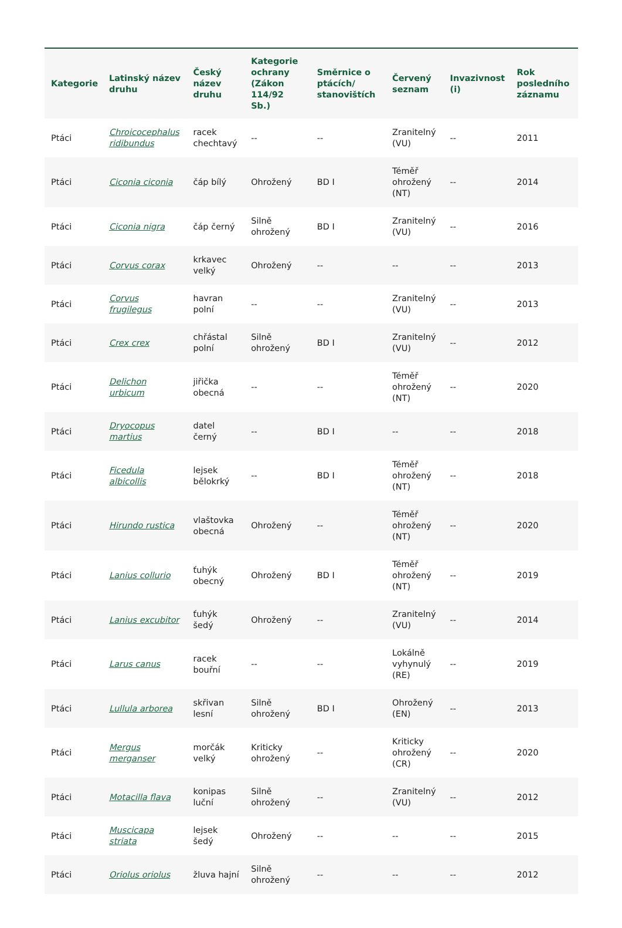| Kategorie | Latinský název druhu | Český název druhu | Kategorie ochrany (Zákon 114/92 Sb.) | Směrnice o ptácích/ stanovištích | Červený seznam | Invazivnost (i) | Rok posledního záznamu |
| --- | --- | --- | --- | --- | --- | --- | --- |
| Ptáci | Chroicocephalus ridibundus | racek chechtavý | -- | -- | Zranitelný (VU) | -- | 2011 |
| Ptáci | Ciconia ciconia | čáp bílý | Ohrožený | BD I | Téměř ohrožený (NT) | -- | 2014 |
| Ptáci | Ciconia nigra | čáp černý | Silně ohrožený | BD I | Zranitelný (VU) | -- | 2016 |
| Ptáci | Corvus corax | krkavec velký | Ohrožený | -- | -- | -- | 2013 |
| Ptáci | Corvus frugilegus | havran polní | -- | -- | Zranitelný (VU) | -- | 2013 |
| Ptáci | Crex crex | chřástal polní | Silně ohrožený | BD I | Zranitelný (VU) | -- | 2012 |
| Ptáci | Delichon urbicum | jiřička obecná | -- | -- | Téměř ohrožený (NT) | -- | 2020 |
| Ptáci | Dryocopus martius | datel černý | -- | BD I | -- | -- | 2018 |
| Ptáci | Ficedula albicollis | lejsek bělokrký | -- | BD I | Téměř ohrožený (NT) | -- | 2018 |
| Ptáci | Hirundo rustica | vlaštovka obecná | Ohrožený | -- | Téměř ohrožený (NT) | -- | 2020 |
| Ptáci | Lanius collurio | ťuhýk obecný | Ohrožený | BD I | Téměř ohrožený (NT) | -- | 2019 |
| Ptáci | Lanius excubitor | ťuhýk šedý | Ohrožený | -- | Zranitelný (VU) | -- | 2014 |
| Ptáci | Larus canus | racek bouřní | -- | -- | Lokálně vyhynulý (RE) | -- | 2019 |
| Ptáci | Lullula arborea | skřivan lesní | Silně ohrožený | BD I | Ohrožený (EN) | -- | 2013 |
| Ptáci | Mergus merganser | morčák velký | Kriticky ohrožený | -- | Kriticky ohrožený (CR) | -- | 2020 |
| Ptáci | Motacilla flava | konipas luční | Silně ohrožený | -- | Zranitelný (VU) | -- | 2012 |
| Ptáci | Muscicapa striata | lejsek šedý | Ohrožený | -- | -- | -- | 2015 |
| Ptáci | Oriolus oriolus | žluva hajní | Silně ohrožený | -- | -- | -- | 2012 |